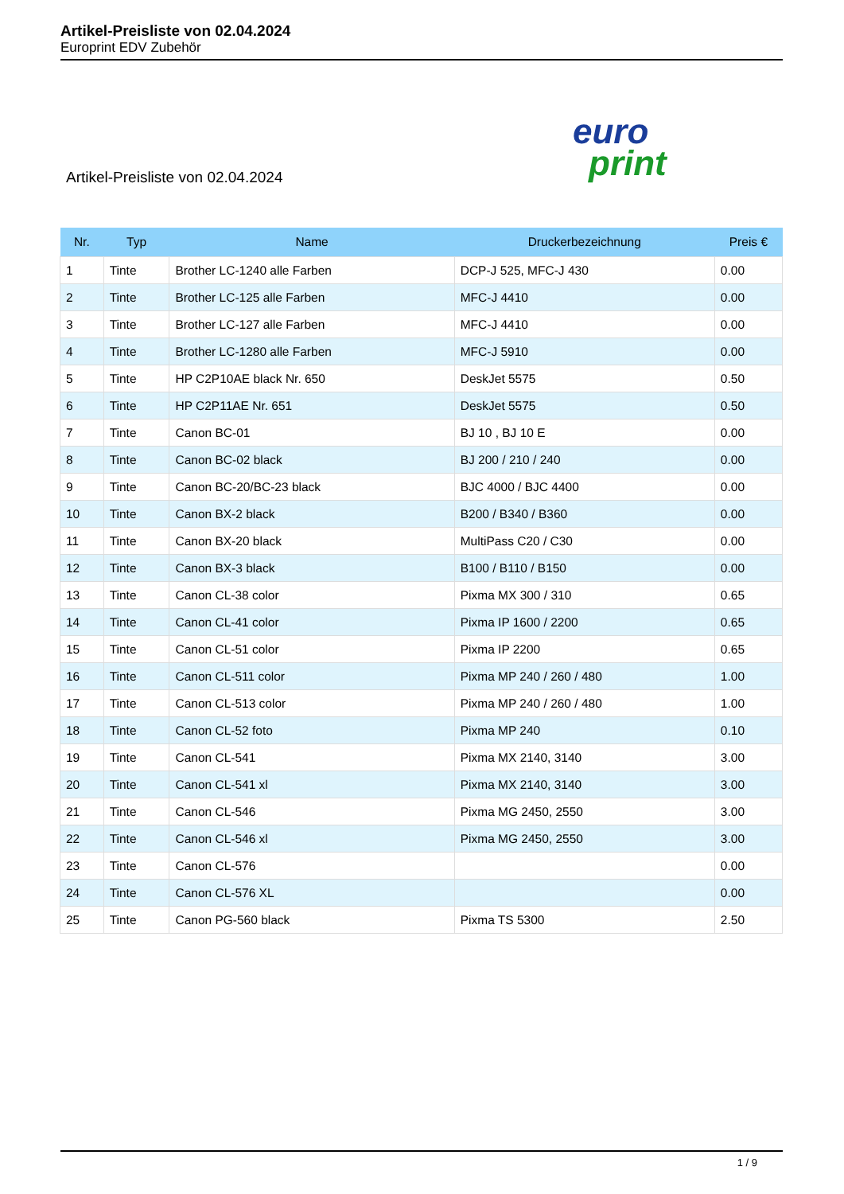Artikel-Preisliste von 02.04.2024
Europrint EDV Zubehör
Artikel-Preisliste von 02.04.2024
euro
print
| Nr. | Typ | Name | Druckerbezeichnung | Preis € |
| --- | --- | --- | --- | --- |
| 1 | Tinte | Brother LC-1240 alle Farben | DCP-J 525, MFC-J 430 | 0.00 |
| 2 | Tinte | Brother LC-125 alle Farben | MFC-J 4410 | 0.00 |
| 3 | Tinte | Brother LC-127 alle Farben | MFC-J 4410 | 0.00 |
| 4 | Tinte | Brother LC-1280 alle Farben | MFC-J 5910 | 0.00 |
| 5 | Tinte | HP C2P10AE black Nr. 650 | DeskJet 5575 | 0.50 |
| 6 | Tinte | HP C2P11AE Nr. 651 | DeskJet 5575 | 0.50 |
| 7 | Tinte | Canon BC-01 | BJ 10 , BJ 10 E | 0.00 |
| 8 | Tinte | Canon BC-02 black | BJ 200 / 210 / 240 | 0.00 |
| 9 | Tinte | Canon BC-20/BC-23 black | BJC 4000 / BJC 4400 | 0.00 |
| 10 | Tinte | Canon BX-2 black | B200 / B340 / B360 | 0.00 |
| 11 | Tinte | Canon BX-20 black | MultiPass C20 / C30 | 0.00 |
| 12 | Tinte | Canon BX-3 black | B100 / B110 / B150 | 0.00 |
| 13 | Tinte | Canon CL-38 color | Pixma MX 300 / 310 | 0.65 |
| 14 | Tinte | Canon CL-41 color | Pixma IP 1600 / 2200 | 0.65 |
| 15 | Tinte | Canon CL-51 color | Pixma IP 2200 | 0.65 |
| 16 | Tinte | Canon CL-511 color | Pixma MP 240 / 260 / 480 | 1.00 |
| 17 | Tinte | Canon CL-513 color | Pixma MP 240 / 260 / 480 | 1.00 |
| 18 | Tinte | Canon CL-52 foto | Pixma MP 240 | 0.10 |
| 19 | Tinte | Canon CL-541 | Pixma MX 2140, 3140 | 3.00 |
| 20 | Tinte | Canon CL-541 xl | Pixma MX 2140, 3140 | 3.00 |
| 21 | Tinte | Canon CL-546 | Pixma MG 2450, 2550 | 3.00 |
| 22 | Tinte | Canon CL-546 xl | Pixma MG 2450, 2550 | 3.00 |
| 23 | Tinte | Canon CL-576 | | 0.00 |
| 24 | Tinte | Canon CL-576 XL | | 0.00 |
| 25 | Tinte | Canon PG-560 black | Pixma TS 5300 | 2.50 |
1 / 9